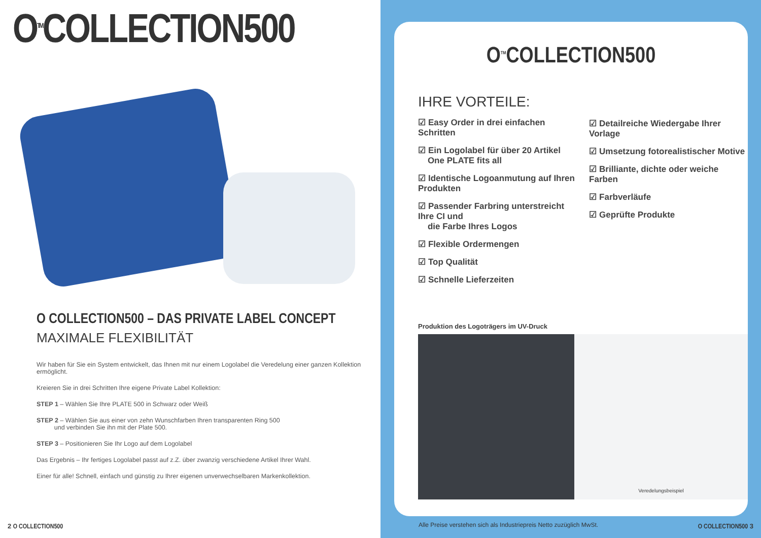O<sup>TM</sup>COLLECTION500
O COLLECTION500 – DAS PRIVATE LABEL CONCEPT
MAXIMALE FLEXIBILITÄT
Wir haben für Sie ein System entwickelt, das Ihnen mit nur einem Logolabel die Veredelung einer ganzen Kollektion ermöglicht.
Kreieren Sie in drei Schritten Ihre eigene Private Label Kollektion:
STEP 1 – Wählen Sie Ihre PLATE 500 in Schwarz oder Weiß
STEP 2 – Wählen Sie aus einer von zehn Wunschfarben Ihren transparenten Ring 500
und verbinden Sie ihn mit der Plate 500.
STEP 3 – Positionieren Sie Ihr Logo auf dem Logolabel
Das Ergebnis – Ihr fertiges Logolabel passt auf z.Z. über zwanzig verschiedene Artikel Ihrer Wahl.
Einer für alle! Schnell, einfach und günstig zu Ihrer eigenen unverwechselbaren Markenkollektion.
2 O COLLECTION500
O<sup>TM</sup>COLLECTION500
IHRE VORTEILE:
☑ Easy Order in drei einfachen Schritten
☑ Ein Logolabel für über 20 Artikel
One PLATE fits all
☑ Identische Logoanmutung auf Ihren Produkten
☑ Passender Farbring unterstreicht Ihre CI und
die Farbe Ihres Logos
☑ Flexible Ordermengen
☑ Top Qualität
☑ Schnelle Lieferzeiten
☑ Detailreiche Wiedergabe Ihrer Vorlage
☑ Umsetzung fotorealistischer Motive
☑ Brilliante, dichte oder weiche Farben
☑ Farbverläufe
☑ Geprüfte Produkte
Produktion des Logoträgers im UV-Druck
Veredelungsbeispiel
Alle Preise verstehen sich als Industriepreis Netto zuzüglich MwSt.
O COLLECTION500 3